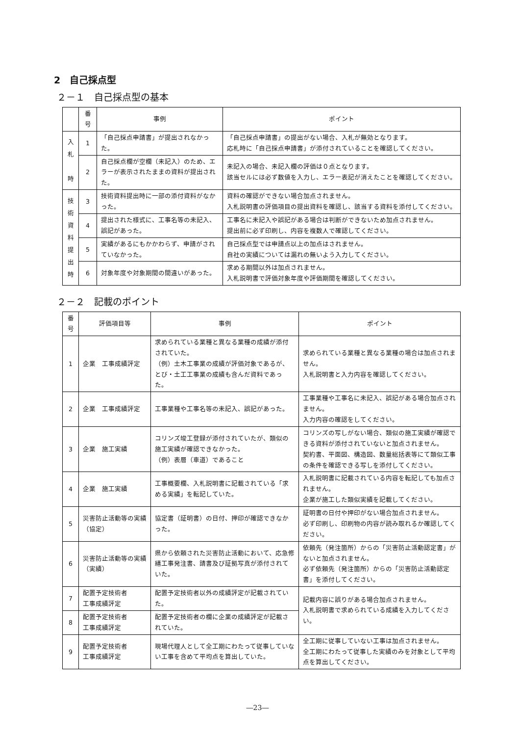2　自己採点型
２－１　自己採点型の基本
| | 番 号 | 事例 | ポイント |
| --- | --- | --- | --- |
| 入 札 時 | 1 | 「自己採点申請書」が提出されなかった。 | 「自己採点申請書」の提出がない場合、入札が無効となります。 応札時に「自己採点申請書」が添付されていることを確認してください。 |
| | 2 | 自己採点欄が空欄（未記入）のため、エラーが表示されたままの資料が提出された。 | 未記入の場合、未記入欄の評価は０点となります。 該当セルには必ず数値を入力し、エラー表記が消えたことを確認してください。 |
| 技 術 資 料 提 出 時 | 3 | 技術資料提出時に一部の添付資料がなかった。 | 資料の確認ができない場合加点されません。 入札説明書の評価項目の提出資料を確認し、該当する資料を添付してください。 |
| | 4 | 提出された様式に、工事名等の未記入、誤記があった。 | 工事名に未記入や誤記がある場合は判断ができないため加点されません。 提出前に必ず印刷し、内容を複数人で確認してください。 |
| | 5 | 実績があるにもかかわらず、申請がされていなかった。 | 自己採点型では申請点以上の加点はされません。 自社の実績については漏れの無いよう入力してください。 |
| | 6 | 対象年度や対象期間の間違いがあった。 | 求める期間以外は加点されません。 入札説明書で評価対象年度や評価期間を確認してください。 |
２－２　記載のポイント
| 番 号 | 評価項目等 | 事例 | ポイント |
| --- | --- | --- | --- |
| 1 | 企業 工事成績評定 | 求められている業種と異なる業種の成績が添付されていた。 （例）土木工事業の成績が評価対象であるが、とび・土工工事業の成績も含んだ資料であった。 | 求められている業種と異なる業種の場合は加点されません。 入札説明書と入力内容を確認してください。 |
| 2 | 企業 工事成績評定 | 工事業種や工事名等の未記入、誤記があった。 | 工事業種や工事名に未記入、誤記がある場合加点されません。 入力内容の確認をしてください。 |
| 3 | 企業 施工実績 | コリンズ竣工登録が添付されていたが、類似の施工実績が確認できなかった。 （例）表層（車道）であること | コリンズの写しがない場合、類似の施工実績が確認できる資料が添付されていないと加点されません。 契約書、平面図、構造図、数量総括表等にて類似工事の条件を確認できる写しを添付してください。 |
| 4 | 企業 施工実績 | 工事概要欄、入札説明書に記載されている「求める実績」を転記していた。 | 入札説明書に記載されている内容を転記しても加点されません。 企業が施工した類似実績を記載してください。 |
| 5 | 災害防止活動等の実績（協定） | 協定書（証明書）の日付、押印が確認できなかった。 | 証明書の日付や押印がない場合加点されません。 必ず印刷し、印刷物の内容が読み取れるか確認してください。 |
| 6 | 災害防止活動等の実績（実績） | 県から依頼された災害防止活動において、応急修繕工事発注書、請書及び証拠写真が添付されていた。 | 依頼先（発注箇所）からの「災害防止活動認定書」がないと加点されません。 必ず依頼先（発注箇所）からの「災害防止活動認定書」を添付してください。 |
| 7 | 配置予定技術者 工事成績評定 | 配置予定技術者以外の成績評定が記載されていた。 | 記載内容に誤りがある場合加点されません。 入札説明書で求められている成績を入力してください。 |
| 8 | 配置予定技術者 工事成績評定 | 配置予定技術者の欄に企業の成績評定が記載されていた。 | |
| 9 | 配置予定技術者 工事成績評定 | 現場代理人として全工期にわたって従事していない工事を含めて平均点を算出していた。 | 全工期に従事していない工事は加点されません。 全工期にわたって従事した実績のみを対象として平均点を算出してください。 |
―23―